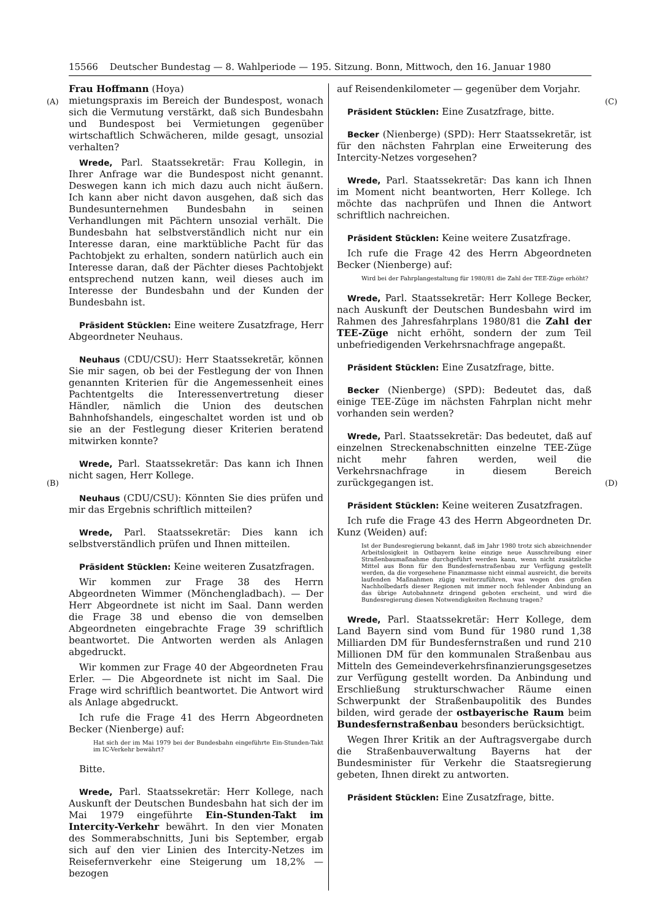15566 Deutscher Bundestag — 8. Wahlperiode — 195. Sitzung. Bonn, Mittwoch, den 16. Januar 1980
(A) (C)
(B) (D)
Frau Hoffmann (Hoya)
mietungspraxis im Bereich der Bundespost, wonach sich die Vermutung verstärkt, daß sich Bundesbahn und Bundespost bei Vermietungen gegenüber wirtschaftlich Schwächeren, milde gesagt, unsozial verhalten?
Wrede, Parl. Staatssekretär: Frau Kollegin, in Ihrer Anfrage war die Bundespost nicht genannt. Deswegen kann ich mich dazu auch nicht äußern. Ich kann aber nicht davon ausgehen, daß sich das Bundesunternehmen Bundesbahn in seinen Verhandlungen mit Pächtern unsozial verhält. Die Bundesbahn hat selbstverständlich nicht nur ein Interesse daran, eine marktübliche Pacht für das Pachtobjekt zu erhalten, sondern natürlich auch ein Interesse daran, daß der Pächter dieses Pachtobjekt entsprechend nutzen kann, weil dieses auch im Interesse der Bundesbahn und der Kunden der Bundesbahn ist.
Präsident Stücklen: Eine weitere Zusatzfrage, Herr Abgeordneter Neuhaus.
Neuhaus (CDU/CSU): Herr Staatssekretär, können Sie mir sagen, ob bei der Festlegung der von Ihnen genannten Kriterien für die Angemessenheit eines Pachtentgelts die Interessenvertretung dieser Händler, nämlich die Union des deutschen Bahnhofshandels, eingeschaltet worden ist und ob sie an der Festlegung dieser Kriterien beratend mitwirken konnte?
Wrede, Parl. Staatssekretär: Das kann ich Ihnen nicht sagen, Herr Kollege.
Neuhaus (CDU/CSU): Könnten Sie dies prüfen und mir das Ergebnis schriftlich mitteilen?
Wrede, Parl. Staatssekretär: Dies kann ich selbstverständlich prüfen und Ihnen mitteilen.
Präsident Stücklen: Keine weiteren Zusatzfragen.
Wir kommen zur Frage 38 des Herrn Abgeordneten Wimmer (Mönchengladbach). — Der Herr Abgeordnete ist nicht im Saal. Dann werden die Frage 38 und ebenso die von demselben Abgeordneten eingebrachte Frage 39 schriftlich beantwortet. Die Antworten werden als Anlagen abgedruckt.
Wir kommen zur Frage 40 der Abgeordneten Frau Erler. — Die Abgeordnete ist nicht im Saal. Die Frage wird schriftlich beantwortet. Die Antwort wird als Anlage abgedruckt.
Ich rufe die Frage 41 des Herrn Abgeordneten Becker (Nienberge) auf:
Hat sich der im Mai 1979 bei der Bundesbahn eingeführte Ein-Stunden-Takt im IC-Verkehr bewährt?
Bitte.
Wrede, Parl. Staatssekretär: Herr Kollege, nach Auskunft der Deutschen Bundesbahn hat sich der im Mai 1979 eingeführte Ein-Stunden-Takt im Intercity-Verkehr bewährt. In den vier Monaten des Sommerabschnitts, Juni bis September, ergab sich auf den vier Linien des Intercity-Netzes im Reisefernverkehr eine Steigerung um 18,2% — bezogen
auf Reisendenkilometer — gegenüber dem Vorjahr.
Präsident Stücklen: Eine Zusatzfrage, bitte.
Becker (Nienberge) (SPD): Herr Staatssekretär, ist für den nächsten Fahrplan eine Erweiterung des Intercity-Netzes vorgesehen?
Wrede, Parl. Staatssekretär: Das kann ich Ihnen im Moment nicht beantworten, Herr Kollege. Ich möchte das nachprüfen und Ihnen die Antwort schriftlich nachreichen.
Präsident Stücklen: Keine weitere Zusatzfrage.
Ich rufe die Frage 42 des Herrn Abgeordneten Becker (Nienberge) auf:
Wird bei der Fahrplangestaltung für 1980/81 die Zahl der TEE-Züge erhöht?
Wrede, Parl. Staatssekretär: Herr Kollege Becker, nach Auskunft der Deutschen Bundesbahn wird im Rahmen des Jahresfahrplans 1980/81 die Zahl der TEE-Züge nicht erhöht, sondern der zum Teil unbefriedigenden Verkehrsnachfrage angepaßt.
Präsident Stücklen: Eine Zusatzfrage, bitte.
Becker (Nienberge) (SPD): Bedeutet das, daß einige TEE-Züge im nächsten Fahrplan nicht mehr vorhanden sein werden?
Wrede, Parl. Staatssekretär: Das bedeutet, daß auf einzelnen Streckenabschnitten einzelne TEE-Züge nicht mehr fahren werden, weil die Verkehrsnachfrage in diesem Bereich zurückgegangen ist.
Präsident Stücklen: Keine weiteren Zusatzfragen.
Ich rufe die Frage 43 des Herrn Abgeordneten Dr. Kunz (Weiden) auf:
Ist der Bundesregierung bekannt, daß im Jahr 1980 trotz sich abzeichnender Arbeitslosigkeit in Ostbayern keine einzige neue Ausschreibung einer Straßenbaumaßnahme durchgeführt werden kann, wenn nicht zusätzliche Mittel aus Bonn für den Bundesfernstraßenbau zur Verfügung gestellt werden, da die vorgesehene Finanzmasse nicht einmal ausreicht, die bereits laufenden Maßnahmen zügig weiterzuführen, was wegen des großen Nachholbedarfs dieser Regionen mit immer noch fehlender Anbindung an das übrige Autobahnnetz dringend geboten erscheint, und wird die Bundesregierung diesen Notwendigkeiten Rechnung tragen?
Wrede, Parl. Staatssekretär: Herr Kollege, dem Land Bayern sind vom Bund für 1980 rund 1,38 Milliarden DM für Bundesfernstraßen und rund 210 Millionen DM für den kommunalen Straßenbau aus Mitteln des Gemeindeverkehrsfinanzierungsgesetzes zur Verfügung gestellt worden. Da Anbindung und Erschließung strukturschwacher Räume einen Schwerpunkt der Straßenbaupolitik des Bundes bilden, wird gerade der ostbayerische Raum beim Bundesfernstraßenbau besonders berücksichtigt.
Wegen Ihrer Kritik an der Auftragsvergabe durch die Straßenbauverwaltung Bayerns hat der Bundesminister für Verkehr die Staatsregierung gebeten, Ihnen direkt zu antworten.
Präsident Stücklen: Eine Zusatzfrage, bitte.